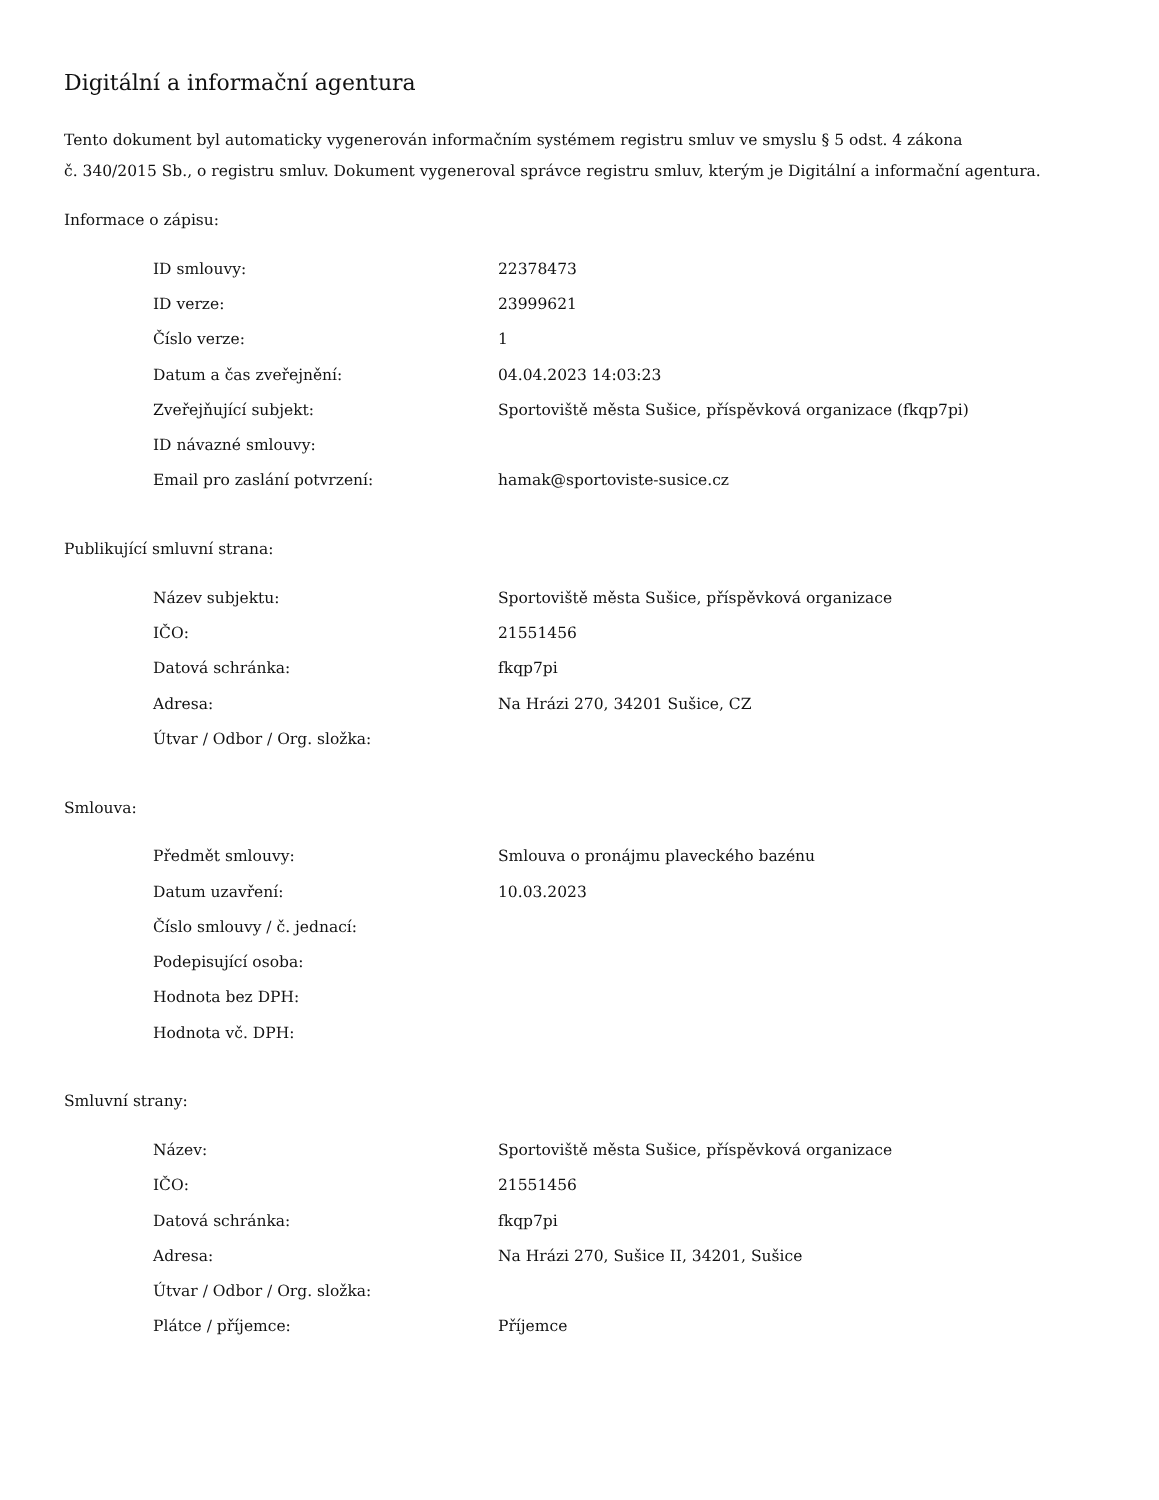Digitální a informační agentura
Tento dokument byl automaticky vygenerován informačním systémem registru smluv ve smyslu § 5 odst. 4 zákona
č. 340/2015 Sb., o registru smluv. Dokument vygeneroval správce registru smluv, kterým je Digitální a informační agentura.
Informace o zápisu:
| ID smlouvy: | 22378473 |
| ID verze: | 23999621 |
| Číslo verze: | 1 |
| Datum a čas zveřejnění: | 04.04.2023 14:03:23 |
| Zveřejňující subjekt: | Sportoviště města Sušice, příspěvková organizace (fkqp7pi) |
| ID návazné smlouvy: | |
| Email pro zaslání potvrzení: | hamak@sportoviste-susice.cz |
Publikující smluvní strana:
| Název subjektu: | Sportoviště města Sušice, příspěvková organizace |
| IČO: | 21551456 |
| Datová schránka: | fkqp7pi |
| Adresa: | Na Hrázi 270, 34201 Sušice, CZ |
| Útvar / Odbor / Org. složka: | |
Smlouva:
| Předmět smlouvy: | Smlouva o pronájmu plaveckého bazénu |
| Datum uzavření: | 10.03.2023 |
| Číslo smlouvy / č. jednací: | |
| Podepisující osoba: | |
| Hodnota bez DPH: | |
| Hodnota vč. DPH: | |
Smluvní strany:
| Název: | Sportoviště města Sušice, příspěvková organizace |
| IČO: | 21551456 |
| Datová schránka: | fkqp7pi |
| Adresa: | Na Hrázi 270, Sušice II, 34201, Sušice |
| Útvar / Odbor / Org. složka: | |
| Plátce / příjemce: | Příjemce |